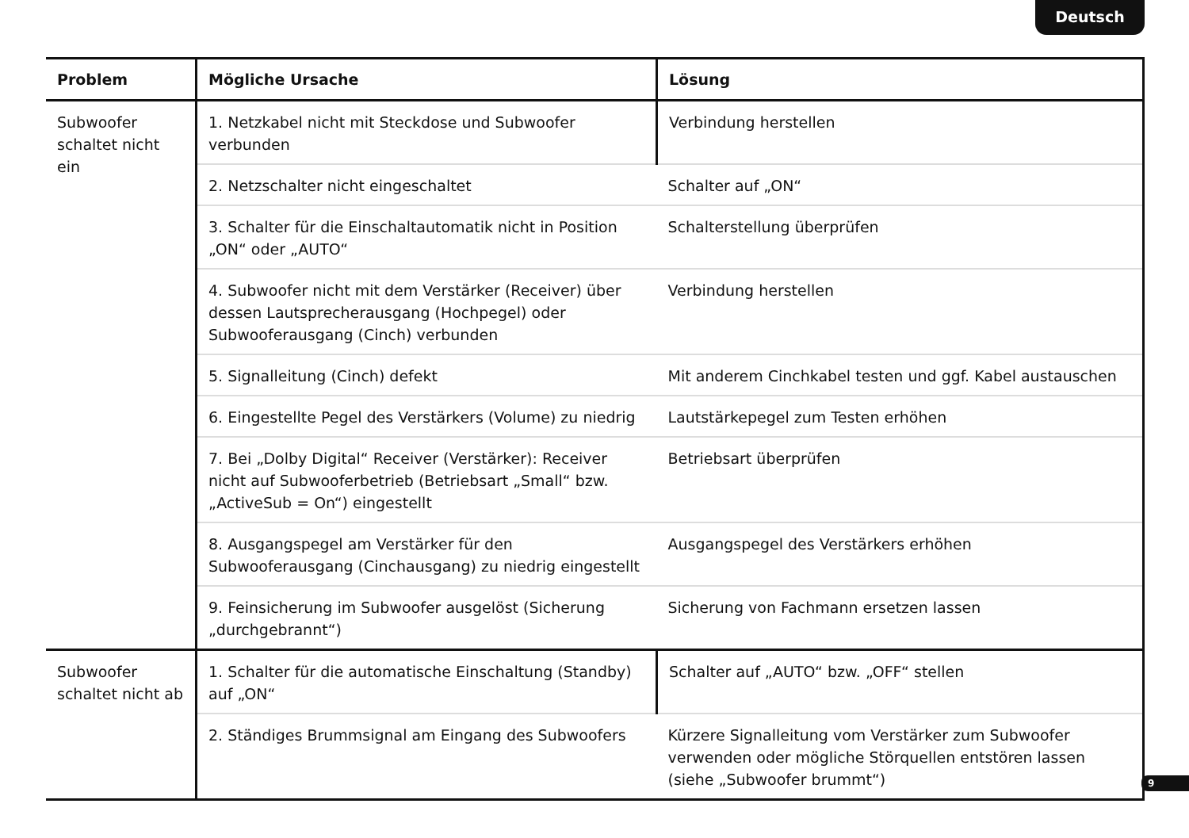Deutsch
| Problem | Mögliche Ursache | Lösung |
| --- | --- | --- |
| Subwoofer schaltet nicht ein | 1. Netzkabel nicht mit Steckdose und Subwoofer verbunden | Verbindung herstellen |
| | 2. Netzschalter nicht eingeschaltet | Schalter auf „ON“ |
| | 3. Schalter für die Einschaltautomatik nicht in Position „ON“ oder „AUTO“ | Schalterstellung überprüfen |
| | 4. Subwoofer nicht mit dem Verstärker (Receiver) über dessen Lautsprecherausgang (Hochpegel) oder Subwooferausgang (Cinch) verbunden | Verbindung herstellen |
| | 5. Signalleitung (Cinch) defekt | Mit anderem Cinchkabel testen und ggf. Kabel austauschen |
| | 6. Eingestellte Pegel des Verstärkers (Volume) zu niedrig | Lautstärkepegel zum Testen erhöhen |
| | 7. Bei „Dolby Digital“ Receiver (Verstärker): Receiver nicht auf Subwooferbetrieb (Betriebsart „Small“ bzw. „ActiveSub = On“) eingestellt | Betriebsart überprüfen |
| | 8. Ausgangspegel am Verstärker für den Subwooferausgang (Cinchausgang) zu niedrig eingestellt | Ausgangspegel des Verstärkers erhöhen |
| | 9. Feinsicherung im Subwoofer ausgelöst (Sicherung „durchgebrannt“) | Sicherung von Fachmann ersetzen lassen |
| Subwoofer schaltet nicht ab | 1. Schalter für die automatische Einschaltung (Standby) auf „ON“ | Schalter auf „AUTO“ bzw. „OFF“ stellen |
| | 2. Ständiges Brummsignal am Eingang des Subwoofers | Kürzere Signalleitung vom Verstärker zum Subwoofer verwenden oder mögliche Störquellen entstören lassen (siehe „Subwoofer brummt“) |
9